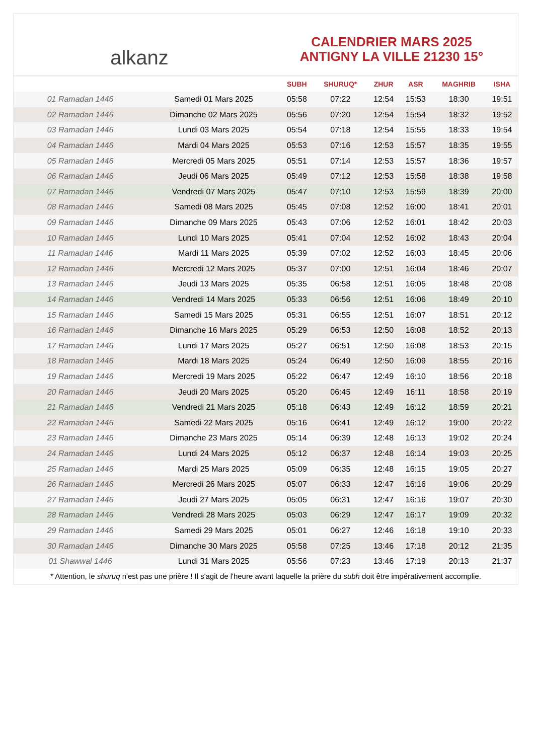alkanz
CALENDRIER MARS 2025
ANTIGNY LA VILLE 21230 15°
| | | SUBH | SHURUQ* | ZHUR | ASR | MAGHRIB | ISHA |
| --- | --- | --- | --- | --- | --- | --- | --- |
| 01 Ramadan 1446 | Samedi 01 Mars 2025 | 05:58 | 07:22 | 12:54 | 15:53 | 18:30 | 19:51 |
| 02 Ramadan 1446 | Dimanche 02 Mars 2025 | 05:56 | 07:20 | 12:54 | 15:54 | 18:32 | 19:52 |
| 03 Ramadan 1446 | Lundi 03 Mars 2025 | 05:54 | 07:18 | 12:54 | 15:55 | 18:33 | 19:54 |
| 04 Ramadan 1446 | Mardi 04 Mars 2025 | 05:53 | 07:16 | 12:53 | 15:57 | 18:35 | 19:55 |
| 05 Ramadan 1446 | Mercredi 05 Mars 2025 | 05:51 | 07:14 | 12:53 | 15:57 | 18:36 | 19:57 |
| 06 Ramadan 1446 | Jeudi 06 Mars 2025 | 05:49 | 07:12 | 12:53 | 15:58 | 18:38 | 19:58 |
| 07 Ramadan 1446 | Vendredi 07 Mars 2025 | 05:47 | 07:10 | 12:53 | 15:59 | 18:39 | 20:00 |
| 08 Ramadan 1446 | Samedi 08 Mars 2025 | 05:45 | 07:08 | 12:52 | 16:00 | 18:41 | 20:01 |
| 09 Ramadan 1446 | Dimanche 09 Mars 2025 | 05:43 | 07:06 | 12:52 | 16:01 | 18:42 | 20:03 |
| 10 Ramadan 1446 | Lundi 10 Mars 2025 | 05:41 | 07:04 | 12:52 | 16:02 | 18:43 | 20:04 |
| 11 Ramadan 1446 | Mardi 11 Mars 2025 | 05:39 | 07:02 | 12:52 | 16:03 | 18:45 | 20:06 |
| 12 Ramadan 1446 | Mercredi 12 Mars 2025 | 05:37 | 07:00 | 12:51 | 16:04 | 18:46 | 20:07 |
| 13 Ramadan 1446 | Jeudi 13 Mars 2025 | 05:35 | 06:58 | 12:51 | 16:05 | 18:48 | 20:08 |
| 14 Ramadan 1446 | Vendredi 14 Mars 2025 | 05:33 | 06:56 | 12:51 | 16:06 | 18:49 | 20:10 |
| 15 Ramadan 1446 | Samedi 15 Mars 2025 | 05:31 | 06:55 | 12:51 | 16:07 | 18:51 | 20:12 |
| 16 Ramadan 1446 | Dimanche 16 Mars 2025 | 05:29 | 06:53 | 12:50 | 16:08 | 18:52 | 20:13 |
| 17 Ramadan 1446 | Lundi 17 Mars 2025 | 05:27 | 06:51 | 12:50 | 16:08 | 18:53 | 20:15 |
| 18 Ramadan 1446 | Mardi 18 Mars 2025 | 05:24 | 06:49 | 12:50 | 16:09 | 18:55 | 20:16 |
| 19 Ramadan 1446 | Mercredi 19 Mars 2025 | 05:22 | 06:47 | 12:49 | 16:10 | 18:56 | 20:18 |
| 20 Ramadan 1446 | Jeudi 20 Mars 2025 | 05:20 | 06:45 | 12:49 | 16:11 | 18:58 | 20:19 |
| 21 Ramadan 1446 | Vendredi 21 Mars 2025 | 05:18 | 06:43 | 12:49 | 16:12 | 18:59 | 20:21 |
| 22 Ramadan 1446 | Samedi 22 Mars 2025 | 05:16 | 06:41 | 12:49 | 16:12 | 19:00 | 20:22 |
| 23 Ramadan 1446 | Dimanche 23 Mars 2025 | 05:14 | 06:39 | 12:48 | 16:13 | 19:02 | 20:24 |
| 24 Ramadan 1446 | Lundi 24 Mars 2025 | 05:12 | 06:37 | 12:48 | 16:14 | 19:03 | 20:25 |
| 25 Ramadan 1446 | Mardi 25 Mars 2025 | 05:09 | 06:35 | 12:48 | 16:15 | 19:05 | 20:27 |
| 26 Ramadan 1446 | Mercredi 26 Mars 2025 | 05:07 | 06:33 | 12:47 | 16:16 | 19:06 | 20:29 |
| 27 Ramadan 1446 | Jeudi 27 Mars 2025 | 05:05 | 06:31 | 12:47 | 16:16 | 19:07 | 20:30 |
| 28 Ramadan 1446 | Vendredi 28 Mars 2025 | 05:03 | 06:29 | 12:47 | 16:17 | 19:09 | 20:32 |
| 29 Ramadan 1446 | Samedi 29 Mars 2025 | 05:01 | 06:27 | 12:46 | 16:18 | 19:10 | 20:33 |
| 30 Ramadan 1446 | Dimanche 30 Mars 2025 | 05:58 | 07:25 | 13:46 | 17:18 | 20:12 | 21:35 |
| 01 Shawwal 1446 | Lundi 31 Mars 2025 | 05:56 | 07:23 | 13:46 | 17:19 | 20:13 | 21:37 |
* Attention, le shuruq n'est pas une prière ! Il s'agit de l'heure avant laquelle la prière du subh doit être impérativement accomplie.